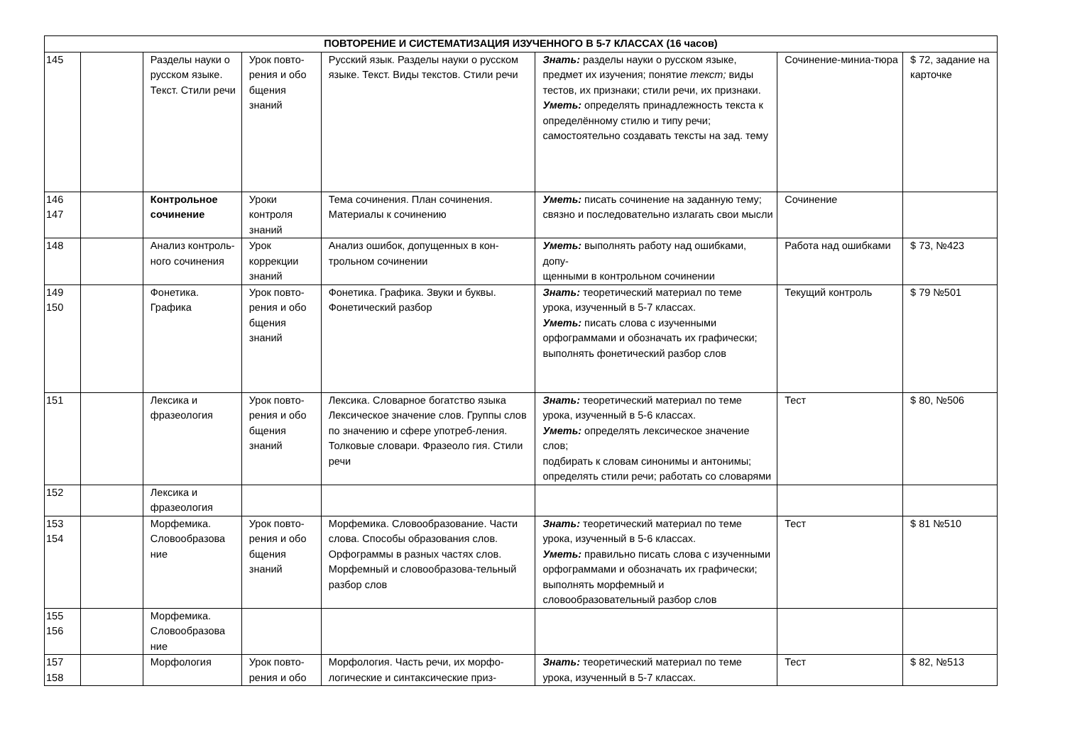| ПОВТОРЕНИЕ И СИСТЕМАТИЗАЦИЯ ИЗУЧЕННОГО В 5-7 КЛАССАХ (16 часов) | | | | | | | |
| --- | --- | --- | --- | --- | --- | --- | --- |
| 145 | | Разделы науки о русском языке. Текст. Стили речи | Урок повто-рения и обо бщения знаний | Русский язык. Разделы науки о русском языке. Текст. Виды текстов. Стили речи | Знать: разделы науки о русском языке, предмет их изучения; понятие текст; виды тестов, их признаки; стили речи, их признаки. Уметь: определять принадлежность текста к определённому стилю и типу речи; самостоятельно создавать тексты на зад. тему | Сочинение-миниа-тюра | $ 72, задание на карточке |
| 146 147 | | Контрольное сочинение | Уроки контроля знаний | Тема сочинения. План сочинения. Материалы к сочинению | Уметь: писать сочинение на заданную тему; связно и последовательно излагать свои мысли | Сочинение | |
| 148 | | Анализ контроль-ного сочинения | Урок коррекции знаний | Анализ ошибок, допущенных в кон-трольном сочинении | Уметь: выполнять работу над ошибками, допу- щенными в контрольном сочинении | Работа над ошибками | $ 73, №423 |
| 149 150 | | Фонетика. Графика | Урок повто-рения и обо бщения знаний | Фонетика. Графика. Звуки и буквы. Фонетический разбор | Знать: теоретический материал по теме урока, изученный в 5-7 классах. Уметь: писать слова с изученными орфограммами и обозначать их графически; выполнять фонетический разбор слов | Текущий контроль | $ 79 №501 |
| 151 | | Лексика и фразеология | Урок повто-рения и обо бщения знаний | Лексика. Словарное богатство языка Лексическое значение слов. Группы слов по значению и сфере употреб-ления. Толковые словари. Фразеоло гия. Стили речи | Знать: теоретический материал по теме урока, изученный в 5-6 классах. Уметь: определять лексическое значение слов; подбирать к словам синонимы и антонимы; определять стили речи; работать со словарями | Тест | $ 80, №506 |
| 152 | | Лексика и фразеология | | | | | |
| 153 154 | | Морфемика. Словообразова ние | Урок повто-рения и обо бщения знаний | Морфемика. Словообразование. Части слова. Способы образования слов. Орфограммы в разных частях слов. Морфемный и словообразова-тельный разбор слов | Знать: теоретический материал по теме урока, изученный в 5-6 классах. Уметь: правильно писать слова с изученными орфограммами и обозначать их графически; выполнять морфемный и словообразовательный разбор слов | Тест | $ 81 №510 |
| 155 156 | | Морфемика. Словообразова ние | | | | | |
| 157 158 | | Морфология | Урок повто-рения и обо | Морфология. Часть речи, их морфо-логические и синтаксические приз- | Знать: теоретический материал по теме урока, изученный в 5-7 классах. | Тест | $ 82, №513 |